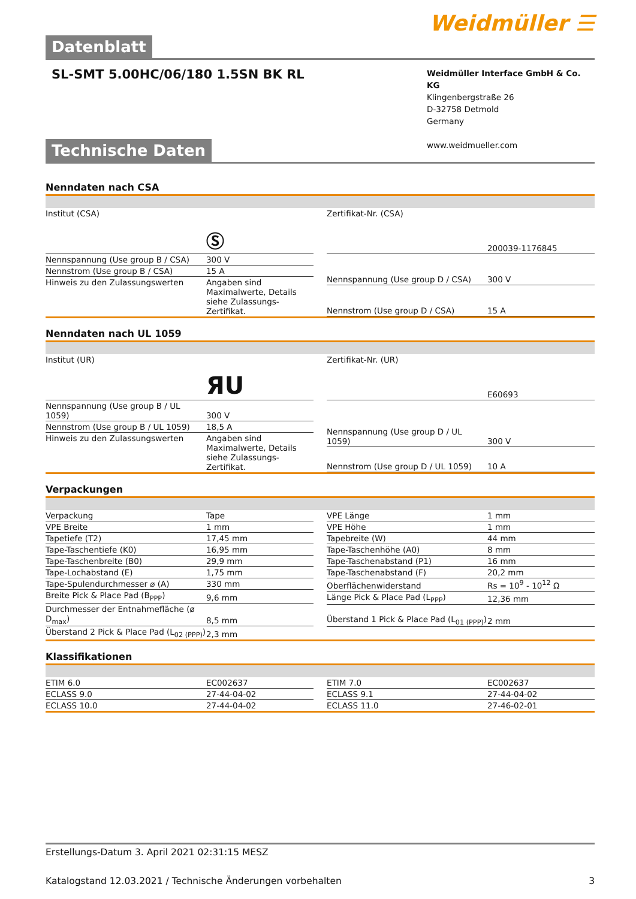Weidmüller ☰
Datenblatt
SL-SMT 5.00HC/06/180 1.5SN BK RL
Weidmüller Interface GmbH & Co. KG
Klingenbergstraße 26
D-32758 Detmold
Germany
www.weidmueller.com
Technische Daten
Nenndaten nach CSA
| Institut (CSA) | Ⓢ |
| Nennspannung (Use group B / CSA) | 300 V |
| Nennstrom (Use group B / CSA) | 15 A |
| Hinweis zu den Zulassungswerten | Angaben sind Maximalwerte, Details siehe Zulassungs-Zertifikat. |
| Zertifikat-Nr. (CSA) | 200039-1176845 |
| Nennspannung (Use group D / CSA) | 300 V |
| Nennstrom (Use group D / CSA) | 15 A |
Nenndaten nach UL 1059
| Institut (UR) | ЯU |
| Nennspannung (Use group B / UL 1059) | 300 V |
| Nennstrom (Use group B / UL 1059) | 18,5 A |
| Hinweis zu den Zulassungswerten | Angaben sind Maximalwerte, Details siehe Zulassungs-Zertifikat. |
| Zertifikat-Nr. (UR) | E60693 |
| Nennspannung (Use group D / UL 1059) | 300 V |
| Nennstrom (Use group D / UL 1059) | 10 A |
Verpackungen
| Verpackung | Tape |
| VPE Breite | 1 mm |
| Tapetiefe (T2) | 17,45 mm |
| Tape-Taschentiefe (K0) | 16,95 mm |
| Tape-Taschenbreite (B0) | 29,9 mm |
| Tape-Lochabstand (E) | 1,75 mm |
| Tape-Spulendurchmesser ⌀ (A) | 330 mm |
| Breite Pick & Place Pad (B<sub>PPP</sub>) | 9,6 mm |
| Durchmesser der Entnahmefläche (ø D<sub>max</sub>) | 8,5 mm |
| Überstand 2 Pick & Place Pad (L<sub>02 (PPP)</sub>) | 2,3 mm |
| VPE Länge | 1 mm |
| VPE Höhe | 1 mm |
| Tapebreite (W) | 44 mm |
| Tape-Taschenhöhe (A0) | 8 mm |
| Tape-Taschenabstand (P1) | 16 mm |
| Tape-Taschenabstand (F) | 20,2 mm |
| Oberflächenwiderstand | Rs = 10<sup>9</sup> - 10<sup>12</sup> Ω |
| Länge Pick & Place Pad (L<sub>PPP</sub>) | 12,36 mm |
| Überstand 1 Pick & Place Pad (L<sub>01 (PPP)</sub>) | 2 mm |
Klassifikationen
| ETIM 6.0 | EC002637 |
| ECLASS 9.0 | 27-44-04-02 |
| ECLASS 10.0 | 27-44-04-02 |
| ETIM 7.0 | EC002637 |
| ECLASS 9.1 | 27-44-04-02 |
| ECLASS 11.0 | 27-46-02-01 |
Erstellungs-Datum 3. April 2021 02:31:15 MESZ
Katalogstand 12.03.2021 / Technische Änderungen vorbehalten 3